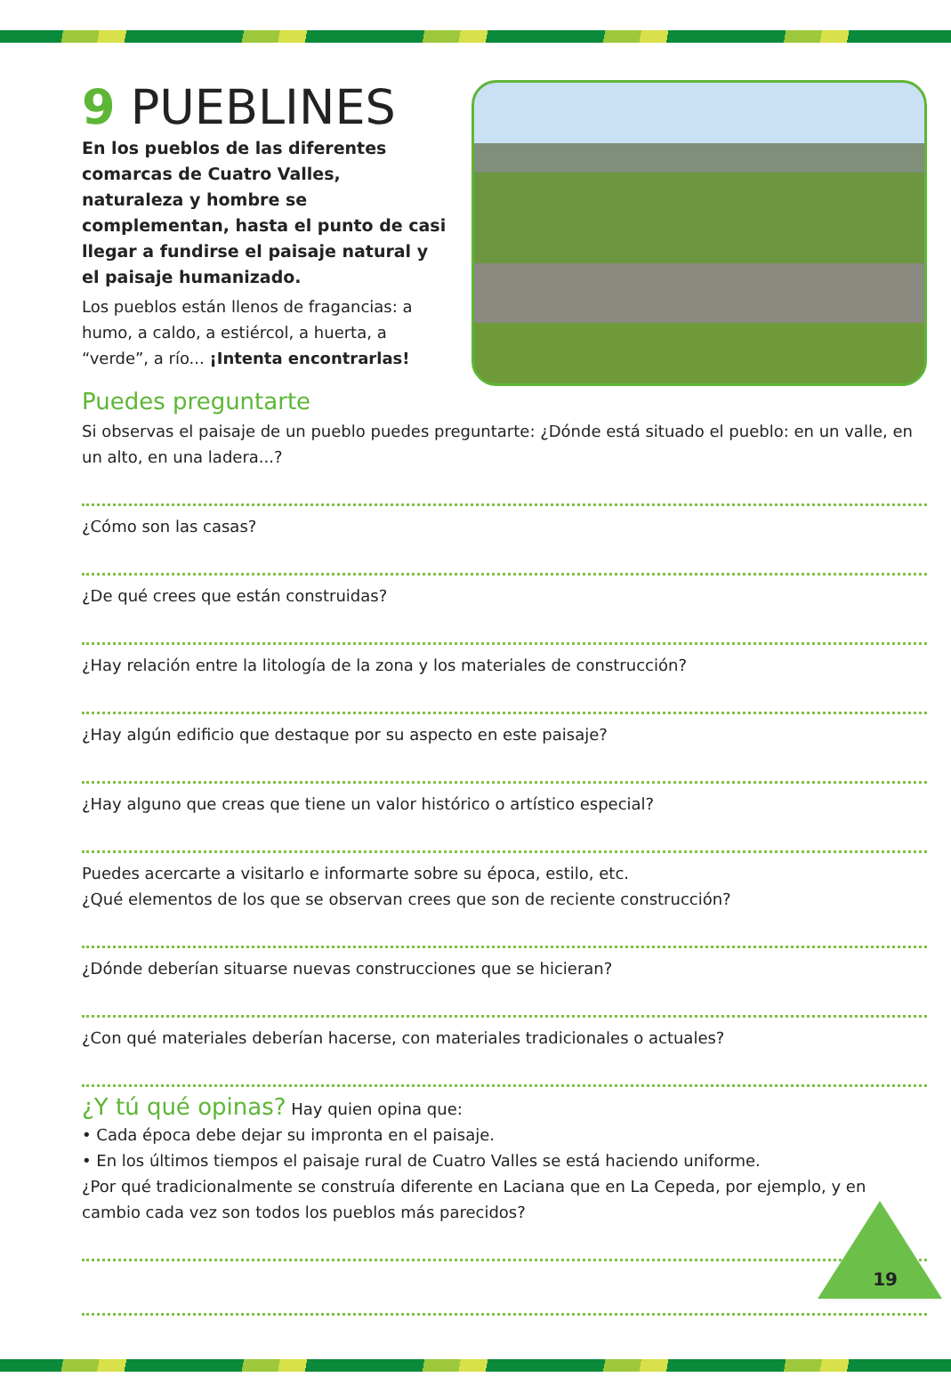9 PUEBLINES
En los pueblos de las diferentes comarcas de Cuatro Valles, naturaleza y hombre se complementan, hasta el punto de casi llegar a fundirse el paisaje natural y el paisaje humanizado.
Los pueblos están llenos de fragancias: a humo, a caldo, a estiércol, a huerta, a “verde”, a río... ¡Intenta encontrarlas!
Puedes preguntarte
Si observas el paisaje de un pueblo puedes preguntarte: ¿Dónde está situado el pueblo: en un valle, en un alto, en una ladera...?
¿Cómo son las casas?
¿De qué crees que están construidas?
¿Hay relación entre la litología de la zona y los materiales de construcción?
¿Hay algún edificio que destaque por su aspecto en este paisaje?
¿Hay alguno que creas que tiene un valor histórico o artístico especial?
Puedes acercarte a visitarlo e informarte sobre su época, estilo, etc.
¿Qué elementos de los que se observan crees que son de reciente construcción?
¿Dónde deberían situarse nuevas construcciones que se hicieran?
¿Con qué materiales deberían hacerse, con materiales tradicionales o actuales?
¿Y tú qué opinas? Hay quien opina que:
• Cada época debe dejar su impronta en el paisaje.
• En los últimos tiempos el paisaje rural de Cuatro Valles se está haciendo uniforme.
¿Por qué tradicionalmente se construía diferente en Laciana que en La Cepeda, por ejemplo, y en cambio cada vez son todos los pueblos más parecidos?
19